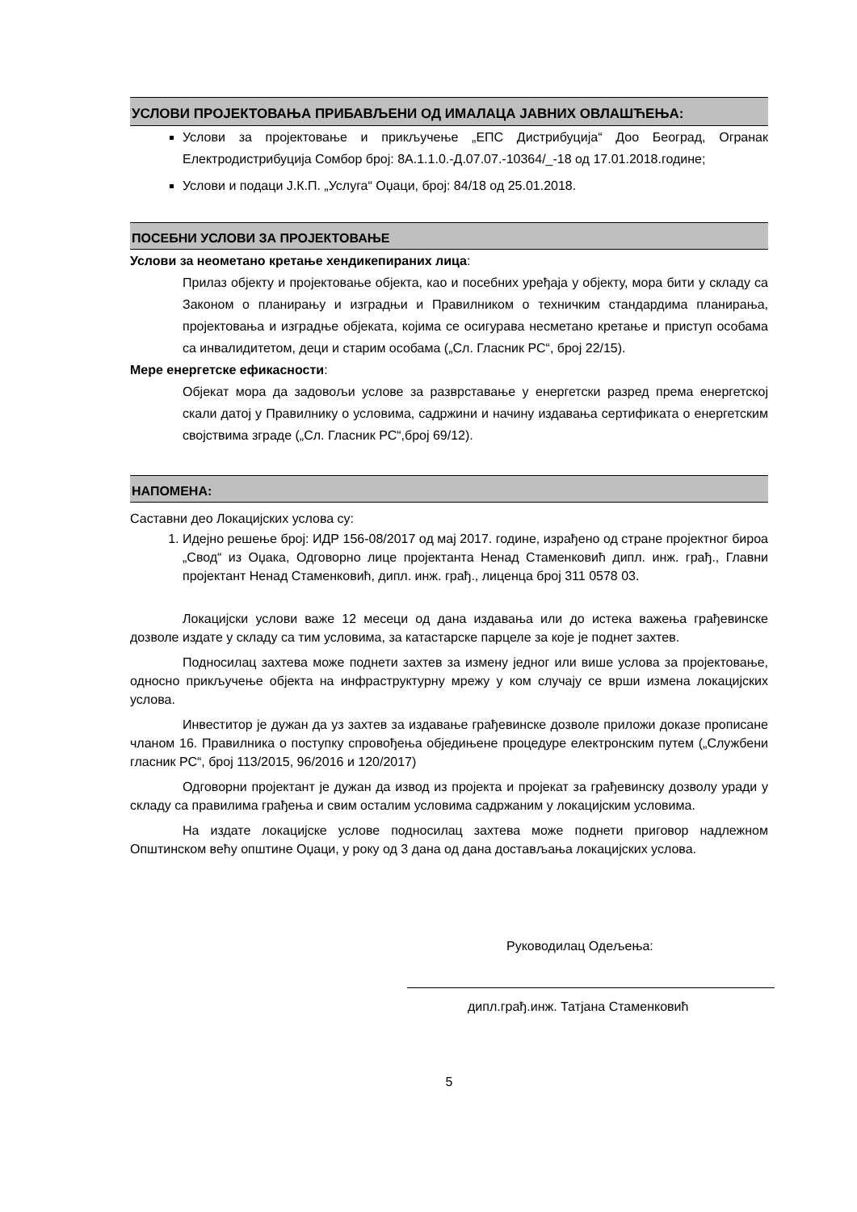УСЛОВИ ПРОЈЕКТОВАЊА ПРИБАВЉЕНИ ОД ИМАЛАЦА ЈАВНИХ ОВЛАШЋЕЊА:
Услови за пројектовање и прикључење „ЕПС Дистрибуција“ Доо Београд, Огранак Електродистрибуција Сомбор број: 8А.1.1.0.-Д.07.07.-10364/_-18 од 17.01.2018.године;
Услови и подаци Ј.К.П. „Услуга“ Оџаци, број: 84/18 од 25.01.2018.
ПОСЕБНИ УСЛОВИ ЗА ПРОЈЕКТОВАЊЕ
Услови за неометано кретање хендикепираних лица:
Прилаз објекту и пројектовање објекта, као и посебних уређаја у објекту, мора бити у складу са Законом о планирању и изградњи и Правилником о техничким стандардима планирања, пројектовања и изградње објеката, којима се осигурава несметано кретање и приступ особама са инвалидитетом, деци и старим особама („Сл. Гласник РС“, број 22/15).
Мере енергетске ефикасности:
Објекат мора да задовољи услове за разврставање у енергетски разред према енергетској скали датој у Правилнику о условима, садржини и начину издавања сертификата о енергетским својствима зграде („Сл. Гласник РС“,број 69/12).
НАПОМЕНА:
Саставни део Локацијских услова су:
1. Идејно решење број: ИДР 156-08/2017 од мај 2017. године, израђено од стране пројектног бироа „Свод“ из Оџака, Одговорно лице пројектанта Ненад Стаменковић дипл. инж. грађ., Главни пројектант Ненад Стаменковић, дипл. инж. грађ., лиценца број 311 0578 03.
Локацијски услови важе 12 месеци од дана издавања или до истека важења грађевинске дозволе издате у складу са тим условима, за катастарске парцеле за које је поднет захтев.
Подносилац захтева може поднети захтев за измену једног или више услова за пројектовање, односно прикључење објекта на инфраструктурну мрежу у ком случају се врши измена локацијских услова.
Инвеститор је дужан да уз захтев за издавање грађевинске дозволе приложи доказе прописане чланом 16. Правилника о поступку спровођења обједињене процедуре електронским путем („Службени гласник РС“, број 113/2015, 96/2016 и 120/2017)
Одговорни пројектант је дужан да извод из пројекта и пројекат за грађевинску дозволу уради у складу са правилима грађења и свим осталим условима садржаним у локацијским условима.
На издате локацијске услове подносилац захтева може поднети приговор надлежном Општинском већу општине Оџаци, у року од 3 дана од дана достављања локацијских услова.
Руководилац Одељења:
дипл.грађ.инж. Татјана Стаменковић
5